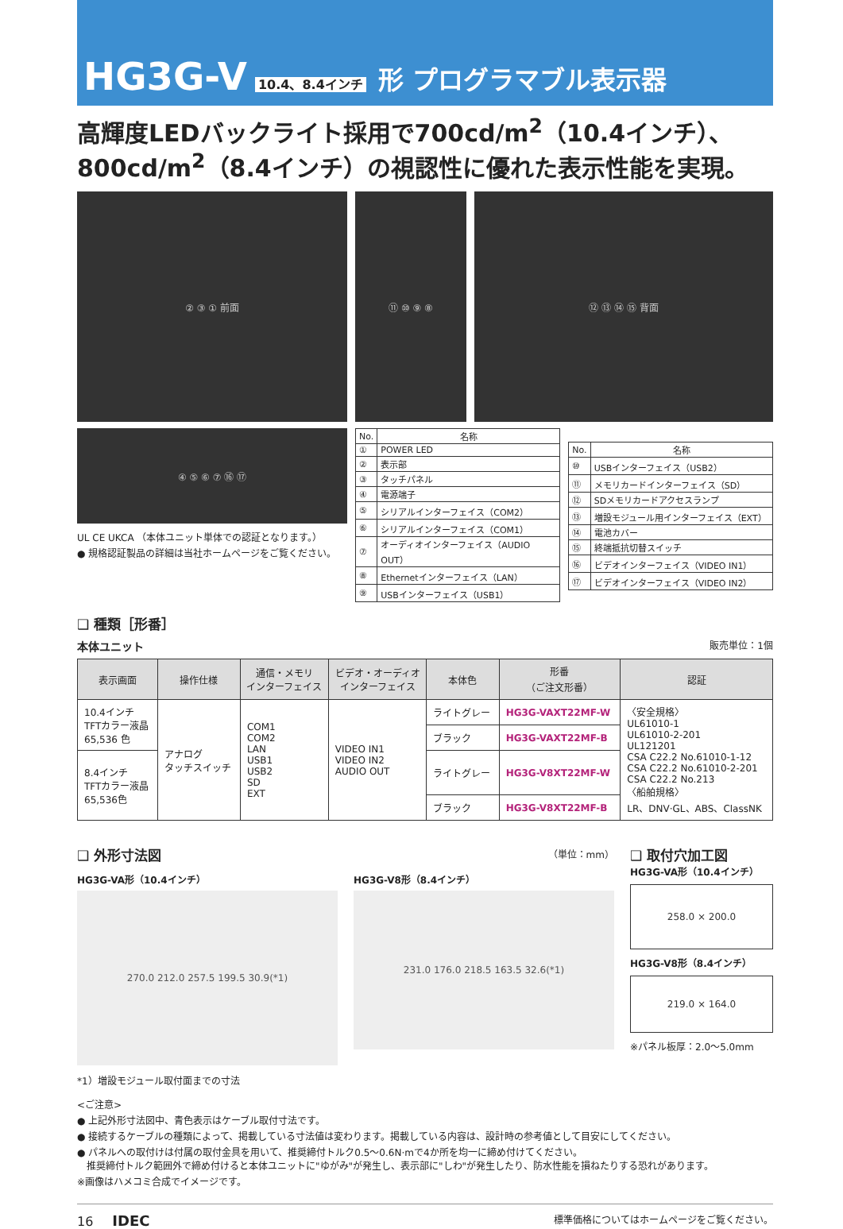HG3G-V 10.4、8.4インチ 形 プログラマブル表示器
高輝度LEDバックライト採用で700cd/m<sup>2</sup>（10.4インチ）、
800cd/m<sup>2</sup>（8.4インチ）の視認性に優れた表示性能を実現。
② ③ ① 前面 ⑪ ⑩ ⑨ ⑧ ⑫ ⑬ ⑭ ⑮ 背面
④ ⑤ ⑥ ⑦ ⑯ ⑰
UL CE UKCA （本体ユニット単体での認証となります。）
● 規格認証製品の詳細は当社ホームページをご覧ください。
| No. | 名称 |
| --- | --- |
| ① | POWER LED |
| ② | 表示部 |
| ③ | タッチパネル |
| ④ | 電源端子 |
| ⑤ | シリアルインターフェイス（COM2） |
| ⑥ | シリアルインターフェイス（COM1） |
| ⑦ | オーディオインターフェイス（AUDIO OUT） |
| ⑧ | Ethernetインターフェイス（LAN） |
| ⑨ | USBインターフェイス（USB1） |
| No. | 名称 |
| --- | --- |
| ⑩ | USBインターフェイス（USB2） |
| ⑪ | メモリカードインターフェイス（SD） |
| ⑫ | SDメモリカードアクセスランプ |
| ⑬ | 増設モジュール用インターフェイス（EXT） |
| ⑭ | 電池カバー |
| ⑮ | 終端抵抗切替スイッチ |
| ⑯ | ビデオインターフェイス（VIDEO IN1） |
| ⑰ | ビデオインターフェイス（VIDEO IN2） |
❑ 種類［形番］
本体ユニット 販売単位：1個
| 表示画面 | 操作仕様 | 通信・メモリ インターフェイス | ビデオ・オーディオ インターフェイス | 本体色 | 形番 （ご注文形番） | 認証 |
| --- | --- | --- | --- | --- | --- | --- |
| 10.4インチ TFTカラー液晶 65,536 色 | アナログ タッチスイッチ | COM1 COM2 LAN USB1 USB2 SD EXT | VIDEO IN1 VIDEO IN2 AUDIO OUT | ライトグレー | HG3G-VAXT22MF-W | 〈安全規格〉 UL61010-1 UL61010-2-201 UL121201 CSA C22.2 No.61010-1-12 CSA C22.2 No.61010-2-201 CSA C22.2 No.213 〈船舶規格〉 LR、DNV·GL、ABS、ClassNK |
| | | | | ブラック | HG3G-VAXT22MF-B | |
| 8.4インチ TFTカラー液晶 65,536色 | | | | ライトグレー | HG3G-V8XT22MF-W | |
| | | | | ブラック | HG3G-V8XT22MF-B | |
❑ 外形寸法図
（単位：mm）
HG3G-VA形（10.4インチ）
270.0 212.0 257.5 199.5 30.9(*1)
HG3G-V8形（8.4インチ）
231.0 176.0 218.5 163.5 32.6(*1)
*1）増設モジュール取付面までの寸法
❑ 取付穴加工図
HG3G-VA形（10.4インチ）
258.0 × 200.0
HG3G-V8形（8.4インチ）
219.0 × 164.0
※パネル板厚：2.0～5.0mm
<ご注意>
● 上記外形寸法図中、青色表示はケーブル取付寸法です。
● 接続するケーブルの種類によって、掲載している寸法値は変わります。掲載している内容は、設計時の参考値として目安にしてください。
● パネルへの取付けは付属の取付金具を用いて、推奨締付トルク0.5～0.6N·mで4か所を均一に締め付けてください。
　推奨締付トルク範囲外で締め付けると本体ユニットに"ゆがみ"が発生し、表示部に"しわ"が発生したり、防水性能を損ねたりする恐れがあります。
※画像はハメコミ合成でイメージです。
16　　IDEC 標準価格についてはホームページをご覧ください。